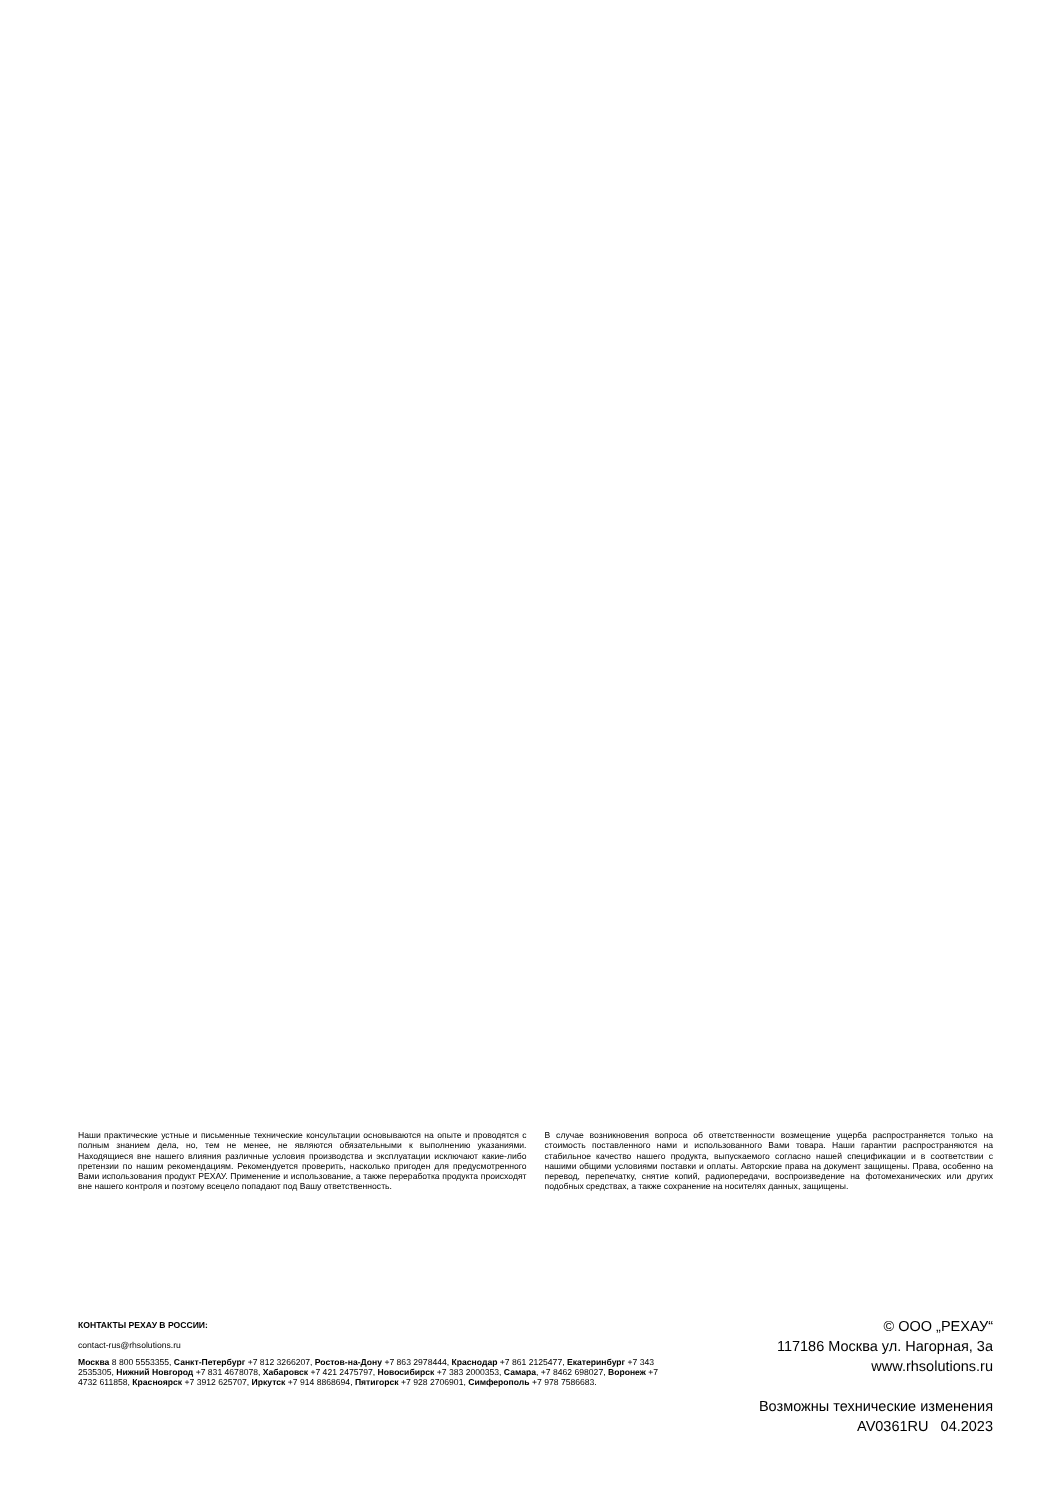Наши практические устные и письменные технические консультации основываются на опыте и проводятся с полным знанием дела, но, тем не менее, не являются обязательными к выполнению указаниями. Находящиеся вне нашего влияния различные условия производства и эксплуатации исключают какие-либо претензии по нашим рекомендациям. Рекомендуется проверить, насколько пригоден для предусмотренного Вами использования продукт РЕХАУ. Применение и использование, а также переработка продукта происходят вне нашего контроля и поэтому всецело попадают под Вашу ответственность.
В случае возникновения вопроса об ответственности возмещение ущерба распространяется только на стоимость поставленного нами и использованного Вами товара. Наши гарантии распространяются на стабильное качество нашего продукта, выпускаемого согласно нашей спецификации и в соответствии с нашими общими условиями поставки и оплаты. Авторские права на документ защищены. Права, особенно на перевод, перепечатку, снятие копий, радиопередачи, воспроизведение на фотомеханических или других подобных средствах, а также сохранение на носителях данных, защищены.
КОНТАКТЫ РЕХАУ В РОССИИ:
contact-rus@rhsolutions.ru
Москва 8 800 5553355, Санкт-Петербург +7 812 3266207, Ростов-на-Дону +7 863 2978444, Краснодар +7 861 2125477, Екатеринбург +7 343 2535305, Нижний Новгород +7 831 4678078, Хабаровск +7 421 2475797, Новосибирск +7 383 2000353, Самара, +7 8462 698027, Воронеж +7 4732 611858, Красноярск +7 3912 625707, Иркутск +7 914 8868694, Пятигорск +7 928 2706901, Симферополь +7 978 7586683.
© ООО „РЕХАУ“
117186 Москва ул. Нагорная, 3а
www.rhsolutions.ru
Возможны технические изменения
AV0361RU 04.2023